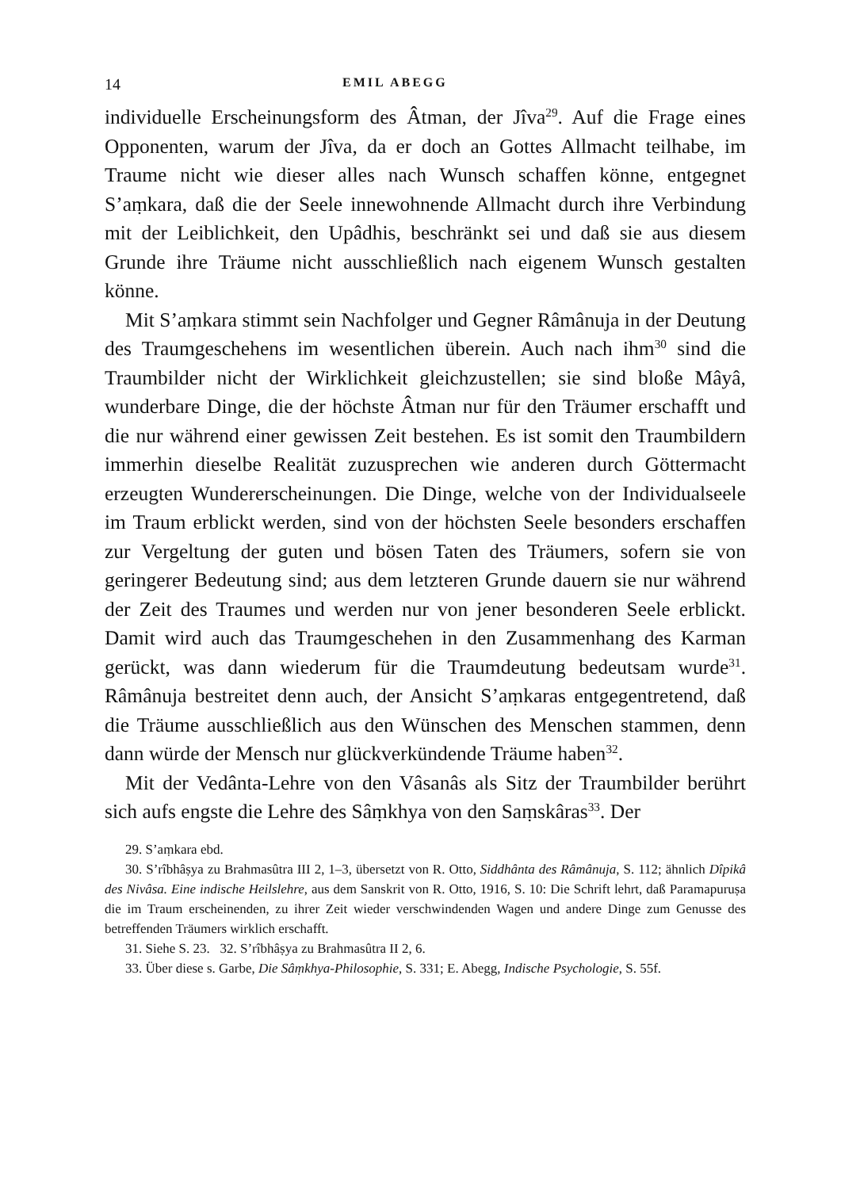14 EMIL ABEGG
individuelle Erscheinungsform des Âtman, der Jîva<sup>29</sup>. Auf die Frage eines Opponenten, warum der Jîva, da er doch an Gottes Allmacht teilhabe, im Traume nicht wie dieser alles nach Wunsch schaffen könne, entgegnet S’aṃkara, daß die der Seele innewohnende Allmacht durch ihre Verbindung mit der Leiblichkeit, den Upâdhis, beschränkt sei und daß sie aus diesem Grunde ihre Träume nicht ausschließlich nach eigenem Wunsch gestalten könne.
Mit S’aṃkara stimmt sein Nachfolger und Gegner Râmânuja in der Deutung des Traumgeschehens im wesentlichen überein. Auch nach ihm<sup>30</sup> sind die Traumbilder nicht der Wirklichkeit gleichzustellen; sie sind bloße Mâyâ, wunderbare Dinge, die der höchste Âtman nur für den Träumer erschafft und die nur während einer gewissen Zeit bestehen. Es ist somit den Traumbildern immerhin dieselbe Realität zuzusprechen wie anderen durch Göttermacht erzeugten Wundererscheinungen. Die Dinge, welche von der Individualseele im Traum erblickt werden, sind von der höchsten Seele besonders erschaffen zur Vergeltung der guten und bösen Taten des Träumers, sofern sie von geringerer Bedeutung sind; aus dem letzteren Grunde dauern sie nur während der Zeit des Traumes und werden nur von jener besonderen Seele erblickt. Damit wird auch das Traumgeschehen in den Zusammenhang des Karman gerückt, was dann wiederum für die Traumdeutung bedeutsam wurde<sup>31</sup>. Râmânuja bestreitet denn auch, der Ansicht S’aṃkaras entgegentretend, daß die Träume ausschließlich aus den Wünschen des Menschen stammen, denn dann würde der Mensch nur glückverkündende Träume haben<sup>32</sup>.
Mit der Vedânta-Lehre von den Vâsanâs als Sitz der Traumbilder berührt sich aufs engste die Lehre des Sâṃkhya von den Saṃskâras<sup>33</sup>. Der
29. S’aṃkara ebd.
30. S’rîbhâṣya zu Brahmasûtra III 2, 1–3, übersetzt von R. Otto, Siddhânta des Râmânuja, S. 112; ähnlich Dîpikâ des Nivâsa. Eine indische Heilslehre, aus dem Sanskrit von R. Otto, 1916, S. 10: Die Schrift lehrt, daß Paramapuruṣa die im Traum erscheinenden, zu ihrer Zeit wieder verschwindenden Wagen und andere Dinge zum Genusse des betreffenden Träumers wirklich erschafft.
31. Siehe S. 23. 32. S’rîbhâṣya zu Brahmasûtra II 2, 6.
33. Über diese s. Garbe, Die Sâṃkhya-Philosophie, S. 331; E. Abegg, Indische Psychologie, S. 55f.